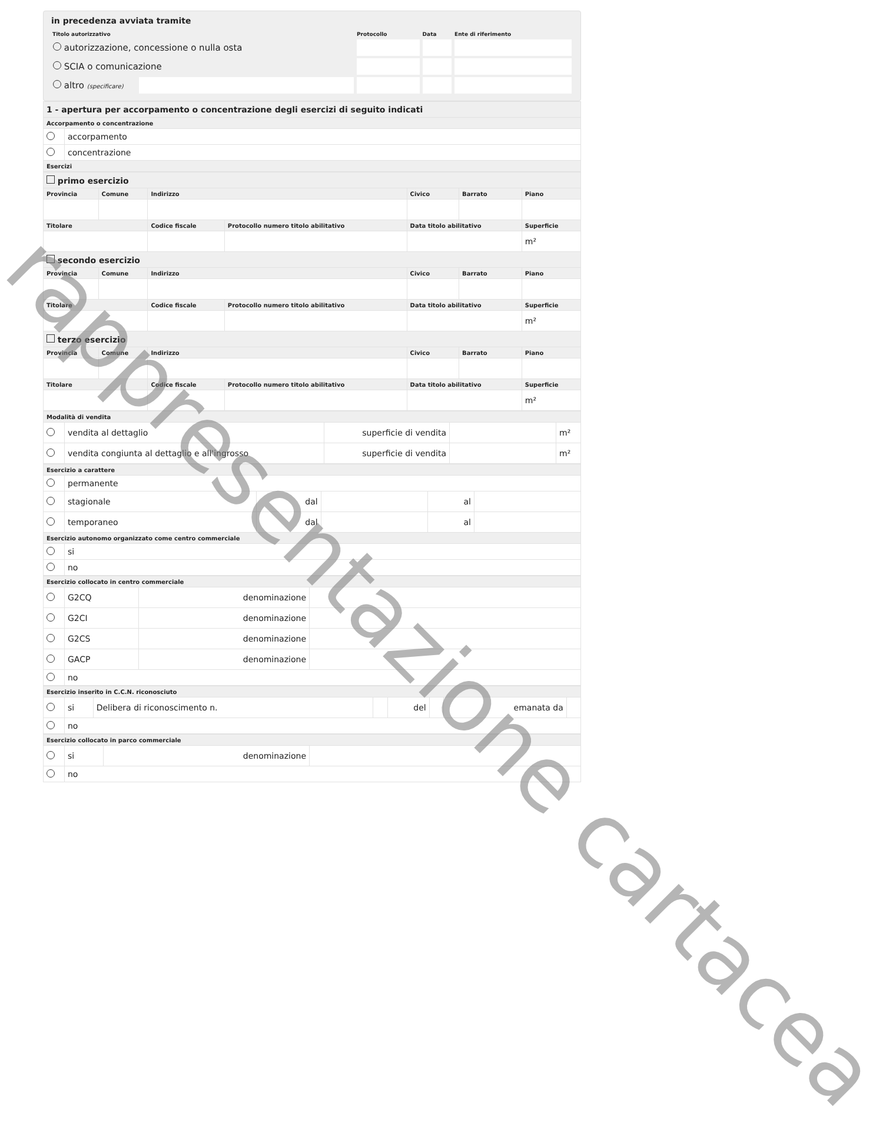in precedenza avviata tramite
| Titolo autorizzativo | | Protocollo | Data | Ente di riferimento |
| --- | --- | --- | --- | --- |
| autorizzazione, concessione o nulla osta | | | | |
| SCIA o comunicazione | | | | |
| altro (specificare) | | | | |
| 1 - apertura per accorpamento o concentrazione degli esercizi di seguito indicati | |
| Accorpamento o concentrazione | |
| | accorpamento |
| | concentrazione |
| Esercizi | |
| primo esercizio | | | | | | |
| Provincia | Comune | Indirizzo | | Civico | Barrato | Piano |
| Titolare | | Codice fiscale | Protocollo numero titolo abilitativo | Data titolo abilitativo | | Superficie |
| | | | | | | m² |
| secondo esercizio | | | | | | |
| Provincia | Comune | Indirizzo | | Civico | Barrato | Piano |
| Titolare | | Codice fiscale | Protocollo numero titolo abilitativo | Data titolo abilitativo | | Superficie |
| | | | | | | m² |
| terzo esercizio | | | | | | |
| Provincia | Comune | Indirizzo | | Civico | Barrato | Piano |
| Titolare | | Codice fiscale | Protocollo numero titolo abilitativo | Data titolo abilitativo | | Superficie |
| | | | | | | m² |
| Modalità di vendita | | | | |
| --- | --- | --- | --- | --- |
| | vendita al dettaglio | superficie di vendita | | m² |
| | vendita congiunta al dettaglio e all'ingrosso | superficie di vendita | | m² |
| Esercizio a carattere | | | | | |
| --- | --- | --- | --- | --- | --- |
| | permanente | | | | |
| | stagionale | dal | | al | |
| | temporaneo | dal | | al | |
| Esercizio autonomo organizzato come centro commerciale | | | | | |
| | si | | | | |
| | no | | | | |
| Esercizio collocato in centro commerciale | | | |
| --- | --- | --- | --- |
| | G2CQ | denominazione | |
| | G2CI | denominazione | |
| | G2CS | denominazione | |
| | GACP | denominazione | |
| | no | | |
| Esercizio inserito in C.C.N. riconosciuto | | | | | | | |
| --- | --- | --- | --- | --- | --- | --- | --- |
| | si | Delibera di riconoscimento n. | | del | | emanata da | |
| | no | | | | | | |
| Esercizio collocato in parco commerciale | | | |
| --- | --- | --- | --- |
| | si | denominazione | |
| | no | | |
rappresentazione cartacea